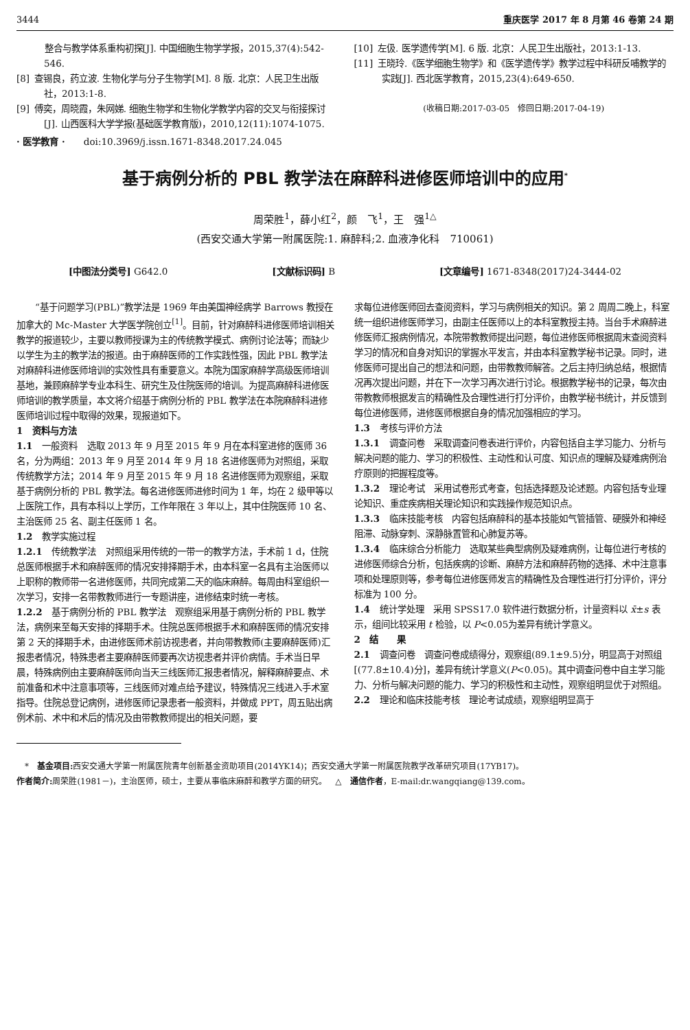3444 重庆医学 2017 年 8 月第 46 卷第 24 期
   整合与教学体系重构初探[J]. 中国细胞生物学学报，2015,37(4):542-546.
[8] 查锡良，药立波. 生物化学与分子生物学[M]. 8 版. 北京：人民卫生出版社，2013:1-8.
[9] 傅奕，周晓霞，朱网娣. 细胞生物学和生物化学教学内容的交叉与衔接探讨[J]. 山西医科大学学报(基础医学教育版)，2010,12(11):1074-1075.
· 医学教育 ·  doi:10.3969/j.issn.1671-8348.2017.24.045
[10] 左伋. 医学遗传学[M]. 6 版. 北京：人民卫生出版社，2013:1-13.
[11] 王晓玲.《医学细胞生物学》和《医学遗传学》教学过程中科研反哺教学的实践[J]. 西北医学教育，2015,23(4):649-650.
(收稿日期:2017-03-05 修回日期:2017-04-19)
基于病例分析的 PBL 教学法在麻醉科进修医师培训中的应用<sup>*</sup>
周荣胜<sup>1</sup>，薛小红<sup>2</sup>，颜 飞<sup>1</sup>，王 强<sup>1△</sup>
(西安交通大学第一附属医院:1. 麻醉科;2. 血液净化科 710061)
[中图法分类号] G642.0 [文献标识码] B [文章编号] 1671-8348(2017)24-3444-02
“基于问题学习(PBL)”教学法是 1969 年由美国神经病学 Barrows 教授在加拿大的 Mc-Master 大学医学院创立<sup>[1]</sup>。目前，针对麻醉科进修医师培训相关教学的报道较少，主要以教师授课为主的传统教学模式、病例讨论法等；而缺少以学生为主的教学法的报道。由于麻醉医师的工作实践性强，因此 PBL 教学法对麻醉科进修医师培训的实效性具有重要意义。本院为国家麻醉学高级医师培训基地，兼顾麻醉学专业本科生、研究生及住院医师的培训。为提高麻醉科进修医师培训的教学质量，本文将介绍基于病例分析的 PBL 教学法在本院麻醉科进修医师培训过程中取得的效果，现报道如下。
1 资料与方法
1.1 一般资料 选取 2013 年 9 月至 2015 年 9 月在本科室进修的医师 36 名，分为两组：2013 年 9 月至 2014 年 9 月 18 名进修医师为对照组，采取传统教学方法；2014 年 9 月至 2015 年 9 月 18 名进修医师为观察组，采取基于病例分析的 PBL 教学法。每名进修医师进修时间为 1 年，均在 2 级甲等以上医院工作，具有本科以上学历，工作年限在 3 年以上，其中住院医师 10 名、主治医师 25 名、副主任医师 1 名。
1.2 教学实施过程
1.2.1 传统教学法 对照组采用传统的一带一的教学方法，手术前 1 d，住院总医师根据手术和麻醉医师的情况安排择期手术，由本科室一名具有主治医师以上职称的教师带一名进修医师，共同完成第二天的临床麻醉。每周由科室组织一次学习，安排一名带教教师进行一专题讲座，进修结束时统一考核。
1.2.2 基于病例分析的 PBL 教学法 观察组采用基于病例分析的 PBL 教学法，病例来至每天安排的择期手术。住院总医师根据手术和麻醉医师的情况安排第 2 天的择期手术，由进修医师术前访视患者，并向带教教师(主要麻醉医师)汇报患者情况，特殊患者主要麻醉医师要再次访视患者并评价病情。手术当日早晨，特殊病例由主要麻醉医师向当天三线医师汇报患者情况，解释麻醉要点、术前准备和术中注意事项等，三线医师对难点给予建议，特殊情况三线进入手术室指导。住院总登记病例，进修医师记录患者一般资料，并做成 PPT，周五贴出病例术前、术中和术后的情况及由带教教师提出的相关问题，要
求每位进修医师回去查阅资料，学习与病例相关的知识。第 2 周周二晚上，科室统一组织进修医师学习，由副主任医师以上的本科室教授主持。当台手术麻醉进修医师汇报病例情况，本院带教教师提出问题，每位进修医师根据周末查阅资料学习的情况和自身对知识的掌握水平发言，并由本科室教学秘书记录。同时，进修医师可提出自己的想法和问题，由带教教师解答。之后主持归纳总结，根据情况再次提出问题，并在下一次学习再次进行讨论。根据教学秘书的记录，每次由带教教师根据发言的精确性及合理性进行打分评价，由教学秘书统计，并反馈到每位进修医师，进修医师根据自身的情况加强相应的学习。
1.3 考核与评价方法
1.3.1 调查问卷 采取调查问卷表进行评价，内容包括自主学习能力、分析与解决问题的能力、学习的积极性、主动性和认可度、知识点的理解及疑难病例治疗原则的把握程度等。
1.3.2 理论考试 采用试卷形式考查，包括选择题及论述题。内容包括专业理论知识、重症疾病相关理论知识和实践操作规范知识点。
1.3.3 临床技能考核 内容包括麻醉科的基本技能如气管插管、硬膜外和神经阻滞、动脉穿刺、深静脉置管和心肺复苏等。
1.3.4 临床综合分析能力 选取某些典型病例及疑难病例，让每位进行考核的进修医师综合分析，包括疾病的诊断、麻醉方法和麻醉药物的选择、术中注意事项和处理原则等，参考每位进修医师发言的精确性及合理性进行打分评价，评分标准为 100 分。
1.4 统计学处理 采用 SPSS17.0 软件进行数据分析，计量资料以 x̄±s 表示，组间比较采用 t 检验，以 P<0.05为差异有统计学意义。
2 结  果
2.1 调查问卷 调查问卷成绩得分，观察组(89.1±9.5)分，明显高于对照组[(77.8±10.4)分]，差异有统计学意义(P<0.05)。其中调查问卷中自主学习能力、分析与解决问题的能力、学习的积极性和主动性，观察组明显优于对照组。
2.2 理论和临床技能考核 理论考试成绩，观察组明显高于
 * 基金项目: 西安交通大学第一附属医院青年创新基金资助项目(2014YK14)；西安交通大学第一附属医院教学改革研究项目(17YB17)。
作者简介: 周荣胜(1981－)，主治医师，硕士，主要从事临床麻醉和教学方面的研究。 △ 通信作者，E-mail:dr.wangqiang@139.com。